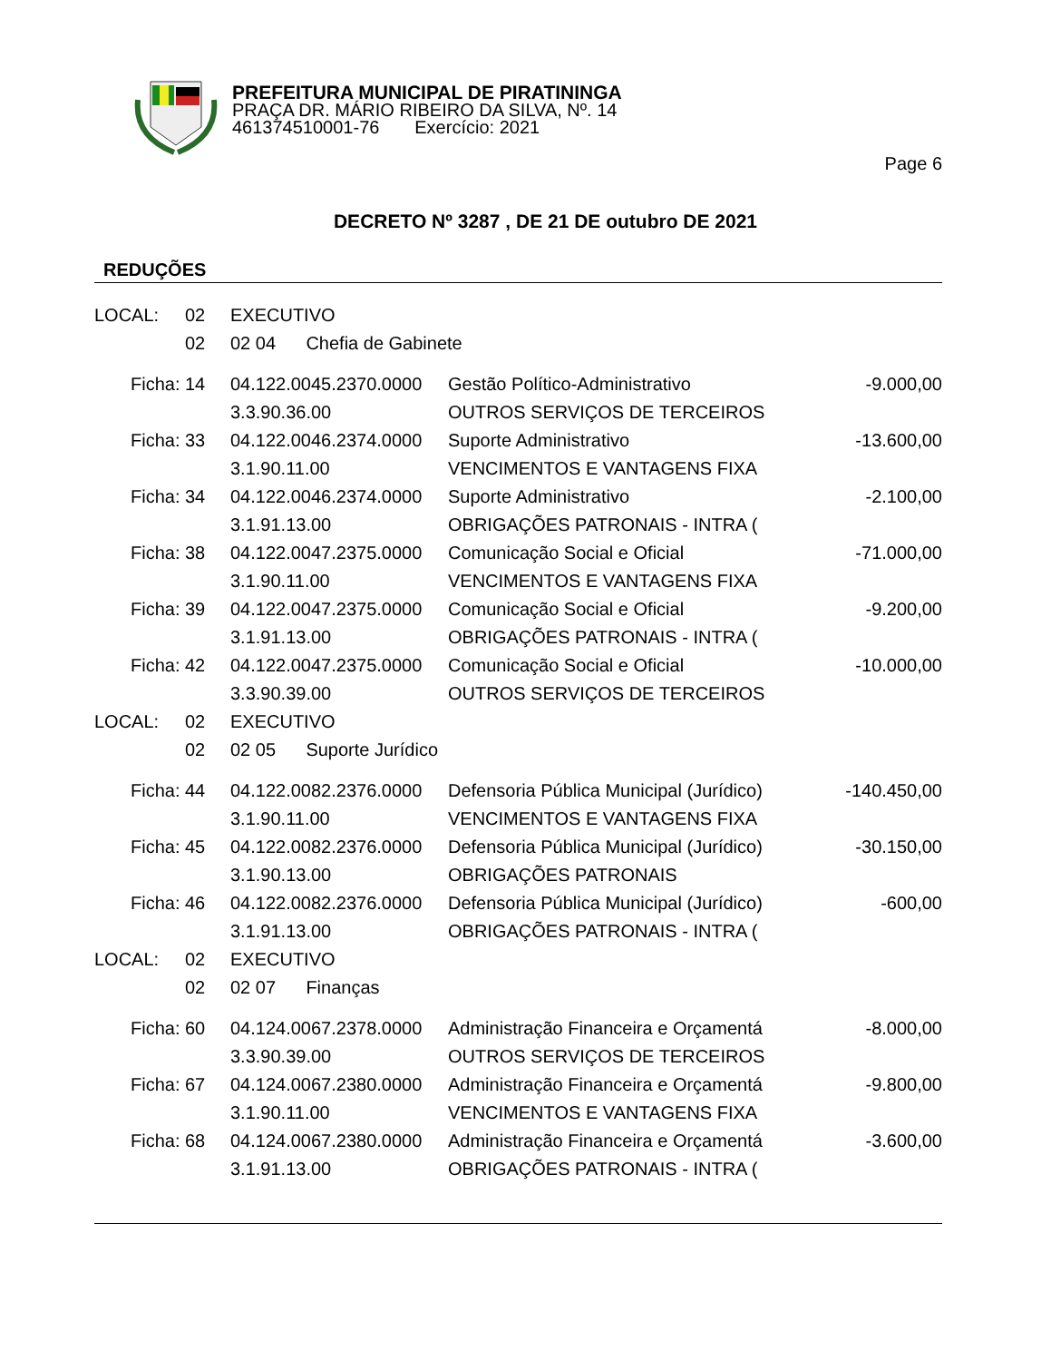PREFEITURA MUNICIPAL DE PIRATININGA
PRAÇA DR. MÁRIO RIBEIRO DA SILVA, Nº. 14
461374510001-76 Exercício: 2021
Page 6
DECRETO Nº 3287 , DE 21 DE outubro DE 2021
REDUÇÕES
| LOCAL: | 02 | EXECUTIVO | | |
| | 02 | 02 04 Chefia de Gabinete | | |
| Ficha: | 14 | 04.122.0045.2370.0000 | Gestão Político-Administrativo | -9.000,00 |
| | | 3.3.90.36.00 | OUTROS SERVIÇOS DE TERCEIROS | |
| Ficha: | 33 | 04.122.0046.2374.0000 | Suporte Administrativo | -13.600,00 |
| | | 3.1.90.11.00 | VENCIMENTOS E VANTAGENS FIXA | |
| Ficha: | 34 | 04.122.0046.2374.0000 | Suporte Administrativo | -2.100,00 |
| | | 3.1.91.13.00 | OBRIGAÇÕES PATRONAIS - INTRA ( | |
| Ficha: | 38 | 04.122.0047.2375.0000 | Comunicação Social e Oficial | -71.000,00 |
| | | 3.1.90.11.00 | VENCIMENTOS E VANTAGENS FIXA | |
| Ficha: | 39 | 04.122.0047.2375.0000 | Comunicação Social e Oficial | -9.200,00 |
| | | 3.1.91.13.00 | OBRIGAÇÕES PATRONAIS - INTRA ( | |
| Ficha: | 42 | 04.122.0047.2375.0000 | Comunicação Social e Oficial | -10.000,00 |
| | | 3.3.90.39.00 | OUTROS SERVIÇOS DE TERCEIROS | |
| LOCAL: | 02 | EXECUTIVO | | |
| | 02 | 02 05 Suporte Jurídico | | |
| Ficha: | 44 | 04.122.0082.2376.0000 | Defensoria Pública Municipal (Jurídico) | -140.450,00 |
| | | 3.1.90.11.00 | VENCIMENTOS E VANTAGENS FIXA | |
| Ficha: | 45 | 04.122.0082.2376.0000 | Defensoria Pública Municipal (Jurídico) | -30.150,00 |
| | | 3.1.90.13.00 | OBRIGAÇÕES PATRONAIS | |
| Ficha: | 46 | 04.122.0082.2376.0000 | Defensoria Pública Municipal (Jurídico) | -600,00 |
| | | 3.1.91.13.00 | OBRIGAÇÕES PATRONAIS - INTRA ( | |
| LOCAL: | 02 | EXECUTIVO | | |
| | 02 | 02 07 Finanças | | |
| Ficha: | 60 | 04.124.0067.2378.0000 | Administração Financeira e Orçamentá | -8.000,00 |
| | | 3.3.90.39.00 | OUTROS SERVIÇOS DE TERCEIROS | |
| Ficha: | 67 | 04.124.0067.2380.0000 | Administração Financeira e Orçamentá | -9.800,00 |
| | | 3.1.90.11.00 | VENCIMENTOS E VANTAGENS FIXA | |
| Ficha: | 68 | 04.124.0067.2380.0000 | Administração Financeira e Orçamentá | -3.600,00 |
| | | 3.1.91.13.00 | OBRIGAÇÕES PATRONAIS - INTRA ( | |